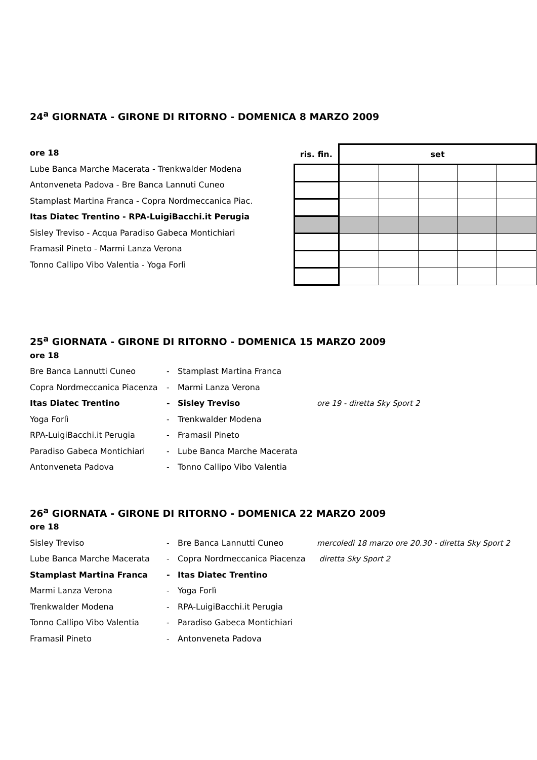24<sup>a</sup> GIORNATA - GIRONE DI RITORNO - DOMENICA 8 MARZO 2009
ore 18
Lube Banca Marche Macerata - Trenkwalder Modena
Antonveneta Padova - Bre Banca Lannuti Cuneo
Stamplast Martina Franca - Copra Nordmeccanica Piac.
Itas Diatec Trentino - RPA-LuigiBacchi.it Perugia
Sisley Treviso - Acqua Paradiso Gabeca Montichiari
Framasil Pineto - Marmi Lanza Verona
Tonno Callipo Vibo Valentia - Yoga Forlì
| ris. fin. | set | | | | |
| --- | --- | --- | --- | --- | --- |
25<sup>a</sup> GIORNATA - GIRONE DI RITORNO - DOMENICA 15 MARZO 2009
| ore 18 | | | |
| Bre Banca Lannutti Cuneo | - | Stamplast Martina Franca | |
| Copra Nordmeccanica Piacenza | - | Marmi Lanza Verona | |
| Itas Diatec Trentino | - | Sisley Treviso | ore 19 - diretta Sky Sport 2 |
| Yoga Forlì | - | Trenkwalder Modena | |
| RPA-LuigiBacchi.it Perugia | - | Framasil Pineto | |
| Paradiso Gabeca Montichiari | - | Lube Banca Marche Macerata | |
| Antonveneta Padova | - | Tonno Callipo Vibo Valentia | |
26<sup>a</sup> GIORNATA - GIRONE DI RITORNO - DOMENICA 22 MARZO 2009
| ore 18 | | | |
| Sisley Treviso | - | Bre Banca Lannutti Cuneo | mercoledì 18 marzo ore 20.30 - diretta Sky Sport 2 |
| Lube Banca Marche Macerata | - | Copra Nordmeccanica Piacenza | diretta Sky Sport 2 |
| Stamplast Martina Franca | - | Itas Diatec Trentino | |
| Marmi Lanza Verona | - | Yoga Forlì | |
| Trenkwalder Modena | - | RPA-LuigiBacchi.it Perugia | |
| Tonno Callipo Vibo Valentia | - | Paradiso Gabeca Montichiari | |
| Framasil Pineto | - | Antonveneta Padova | |